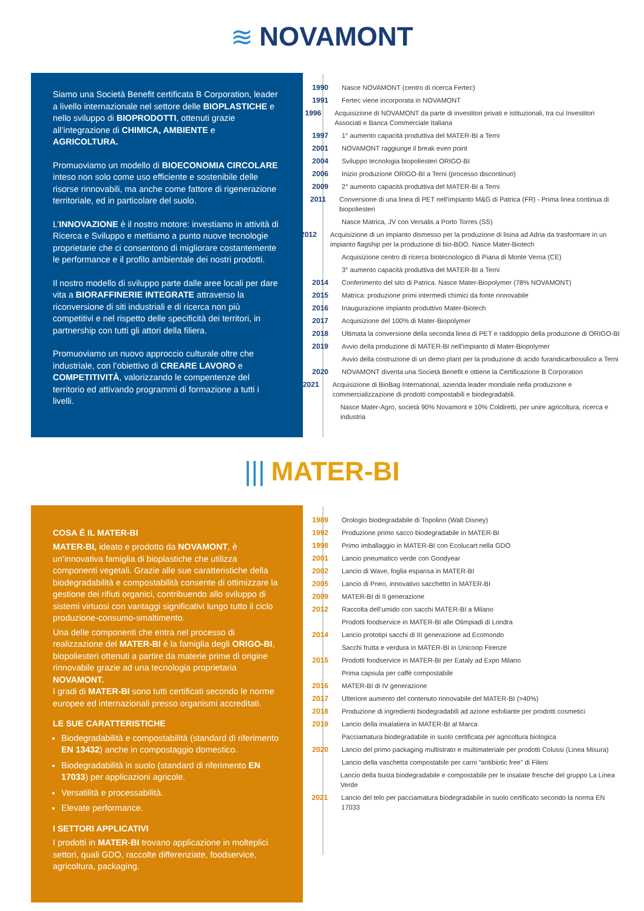≋ NOVAMONT
Siamo una Società Benefit certificata B Corporation, leader a livello internazionale nel settore delle BIOPLASTICHE e nello sviluppo di BIOPRODOTTI, ottenuti grazie all’integrazione di CHIMICA, AMBIENTE e AGRICOLTURA.
Promuoviamo un modello di BIOECONOMIA CIRCOLARE inteso non solo come uso efficiente e sostenibile delle risorse rinnovabili, ma anche come fattore di rigenerazione territoriale, ed in particolare del suolo.
L’INNOVAZIONE è il nostro motore: investiamo in attività di Ricerca e Sviluppo e mettiamo a punto nuove tecnologie proprietarie che ci consentono di migliorare costantemente le performance e il profilo ambientale dei nostri prodotti.
Il nostro modello di sviluppo parte dalle aree locali per dare vita a BIORAFFINERIE INTEGRATE attraverso la riconversione di siti industriali e di ricerca non più competitivi e nel rispetto delle specificità dei territori, in partnership con tutti gli attori della filiera.
Promuoviamo un nuovo approccio culturale oltre che industriale, con l’obiettivo di CREARE LAVORO e COMPETITIVITÀ, valorizzando le compentenze del territorio ed attivando programmi di formazione a tutti i livelli.
1990 Nasce NOVAMONT (centro di ricerca Fertec)
1991 Fertec viene incorporata in NOVAMONT
1996 Acquisizione di NOVAMONT da parte di investitori privati e istituzionali, tra cui Investitori Associati e Banca Commerciale Italiana
1997 1° aumento capacità produttiva del MATER-BI a Terni
2001 NOVAMONT raggiunge il break even point
2004 Sviluppo tecnologia biopoliesteri ORIGO-BI
2006 Inizio produzione ORIGO-BI a Terni (processo discontinuo)
2009 2° aumento capacità produttiva del MATER-BI a Terni
2011 Conversione di una linea di PET nell’impianto M&G di Patrica (FR) - Prima linea continua di biopoliesteri
Nasce Matrica, JV con Versalis a Porto Torres (SS)
2012 Acquisizione di un impianto dismesso per la produzione di lisina ad Adria da trasformare in un impianto flagship per la produzione di bio-BDO. Nasce Mater-Biotech
Acquisizione centro di ricerca biotecnologico di Piana di Monte Verna (CE)
3° aumento capacità produttiva del MATER-BI a Terni
2014 Conferimento del sito di Patrica. Nasce Mater-Biopolymer (78% NOVAMONT)
2015 Matrica: produzione primi intermedi chimici da fonte rinnovabile
2016 Inaugurazione impianto produttivo Mater-Biotech
2017 Acquisizione del 100% di Mater-Biopolymer
2018 Ultimata la conversione della seconda linea di PET e raddoppio della produzione di ORIGO-BI
2019 Avvio della produzione di MATER-BI nell’impianto di Mater-Biopolymer
Avvio della costruzione di un demo plant per la produzione di acido furandicarbossilico a Terni
2020 NOVAMONT diventa una Società Benefit e ottiene la Certificazione B Corporation
2021 Acquisizione di BioBag International, azienda leader mondiale nella produzione e commercializzazione di prodotti compostabili e biodegradabili.
Nasce Mater-Agro, società 90% Novamont e 10% Coldiretti, per unire agricoltura, ricerca e industria
||| MATER-BI
COSA É IL MATER-BI
MATER-BI, ideato e prodotto da NOVAMONT, è un’innovativa famiglia di bioplastiche che utilizza componenti vegetali. Grazie alle sue caratteristiche della biodegradabilità e compostabilità consente di ottimizzare la gestione dei rifiuti organici, contribuendo allo sviluppo di sistemi virtuosi con vantaggi significativi lungo tutto il ciclo produzione-consumo-smaltimento.
Una delle componenti che entra nel processo di realizzazione del MATER-BI è la famiglia degli ORIGO-BI, biopoliesteri ottenuti a partire da materie prime di origine rinnovabile grazie ad una tecnologia proprietaria NOVAMONT.
I gradi di MATER-BI sono tutti certificati secondo le norme europee ed internazionali presso organismi accreditati.
LE SUE CARATTERISTICHE
Biodegradabilità e compostabilità (standard di riferimento EN 13432) anche in compostaggio domestico.
Biodegradabilità in suolo (standard di riferimento EN 17033) per applicazioni agricole.
Versatilità e processabilità.
Elevate performance.
I SETTORI APPLICATIVI
I prodotti in MATER-BI trovano applicazione in molteplici settori, quali GDO, raccolte differenziate, foodservice, agricoltura, packaging.
1989 Orologio biodegradabile di Topolino (Walt Disney)
1992 Produzione primo sacco biodegradabile in MATER-BI
1998 Primo imballaggio in MATER-BI con Ecolucart nella GDO
2001 Lancio pneumatico verde con Goodyear
2002 Lancio di Wave, foglia espansa in MATER-BI
2005 Lancio di Pneo, innovativo sacchetto in MATER-BI
2009 MATER-BI di II generazione
2012 Raccolta dell’umido con sacchi MATER-BI a Milano
Prodotti foodservice in MATER-BI alle Olimpiadi di Londra
2014 Lancio prototipi sacchi di III generazione ad Ecomondo
Sacchi frutta e verdura in MATER-BI in Unicoop Firenze
2015 Prodotti foodservice in MATER-BI per Eataly ad Expo Milano
Prima capsula per caffè compostabile
2016 MATER-BI di IV generazione
2017 Ulteriore aumento del contenuto rinnovabile del MATER-BI (>40%)
2018 Produzione di ingredienti biodegradabili ad azione esfoliante per prodotti cosmetici
2019 Lancio della insalatiera in MATER-BI al Marca
Pacciamatura biodegradabile in suolo certificata per agricoltura biologica
2020 Lancio del primo packaging multistrato e multimateriale per prodotti Colussi (Linea Misura)
Lancio della vaschetta compostabile per carni “antibiotic free” di Fileni
Lancio della busta biodegradabile e compostabile per le insalate fresche del gruppo La Linea Verde
2021 Lancio del telo per pacciamatura biodegradabile in suolo certificato secondo la norma EN 17033